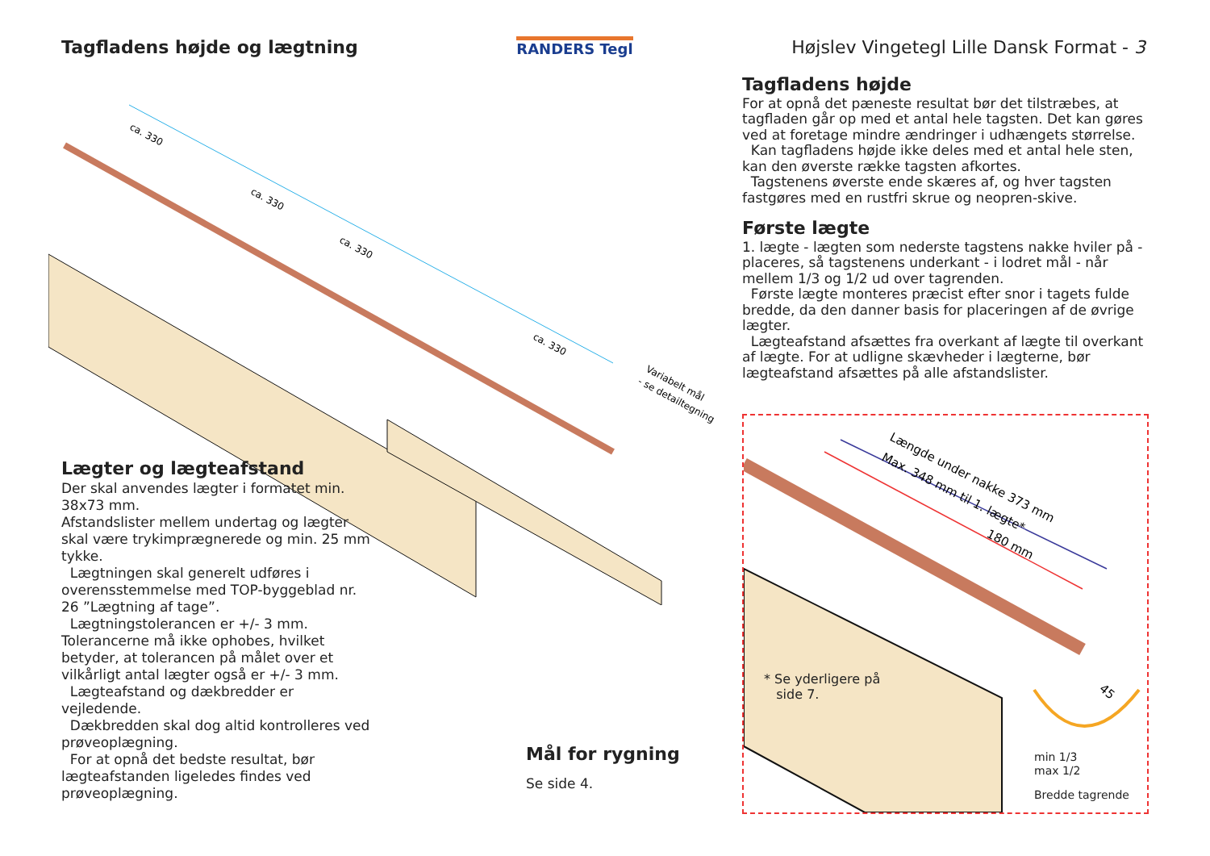Tagfladens højde og lægtning RANDERS Tegl Højslev Vingetegl Lille Dansk Format - 3
ca. 330
ca. 330
ca. 330
ca. 330
Variabelt mål
- se detailtegning
Lægter og lægteafstand
Der skal anvendes lægter i formatet min. 38x73 mm.
Afstandslister mellem undertag og lægter skal være trykimprægnerede og min. 25 mm tykke.
Lægtningen skal generelt udføres i overensstemmelse med TOP-byggeblad nr. 26 ”Lægtning af tage”.
Lægtningstolerancen er +/- 3 mm. Tolerancerne må ikke ophobes, hvilket betyder, at tolerancen på målet over et vilkårligt antal lægter også er +/- 3 mm.
Lægteafstand og dækbredder er vejledende.
Dækbredden skal dog altid kontrolleres ved prøveoplægning.
For at opnå det bedste resultat, bør lægteafstanden ligeledes findes ved prøveoplægning.
Mål for rygning
Se side 4.
Tagfladens højde
For at opnå det pæneste resultat bør det tilstræbes, at tagfladen går op med et antal hele tagsten. Det kan gøres ved at foretage mindre ændringer i udhængets størrelse.
Kan tagfladens højde ikke deles med et antal hele sten, kan den øverste række tagsten afkortes.
Tagstenens øverste ende skæres af, og hver tagsten fastgøres med en rustfri skrue og neopren-skive.
Første lægte
1. lægte - lægten som nederste tagstens nakke hviler på - placeres, så tagstenens underkant - i lodret mål - når mellem 1/3 og 1/2 ud over tagrenden.
Første lægte monteres præcist efter snor i tagets fulde bredde, da den danner basis for placeringen af de øvrige lægter.
Lægteafstand afsættes fra overkant af lægte til overkant af lægte. For at udligne skævheder i lægterne, bør lægteafstand afsættes på alle afstandslister.
Længde under nakke 373 mm
Max. 348 mm til 1. lægte*
180 mm
45
* Se yderligere på
side 7.
min 1/3
max 1/2
Bredde tagrende